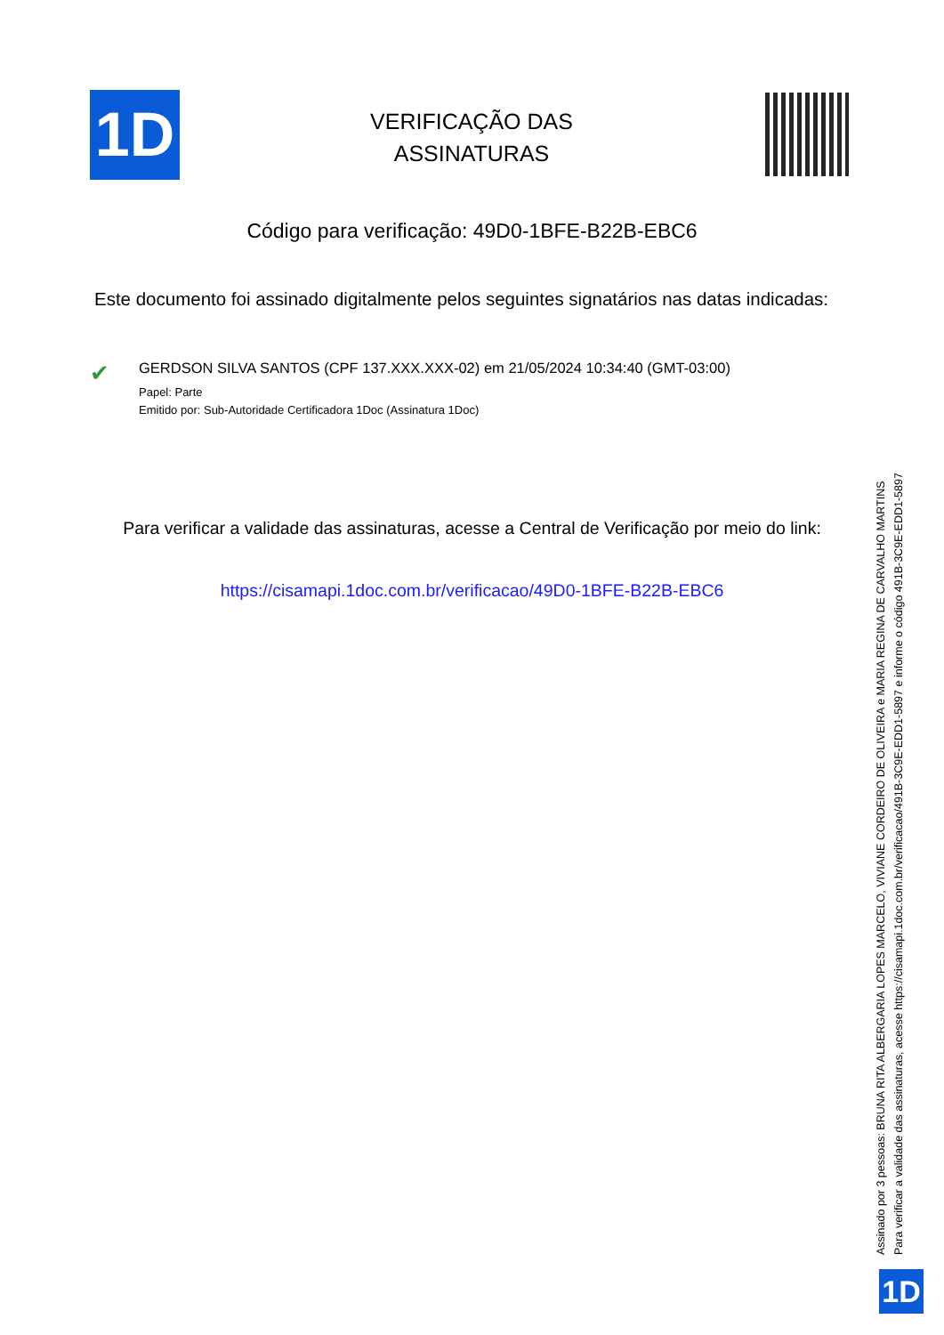1D
VERIFICAÇÃO DAS ASSINATURAS
Código para verificação: 49D0-1BFE-B22B-EBC6
Este documento foi assinado digitalmente pelos seguintes signatários nas datas indicadas:
✔
GERDSON SILVA SANTOS (CPF 137.XXX.XXX-02) em 21/05/2024 10:34:40 (GMT-03:00)
Papel: Parte
Emitido por: Sub-Autoridade Certificadora 1Doc (Assinatura 1Doc)
Para verificar a validade das assinaturas, acesse a Central de Verificação por meio do link:
https://cisamapi.1doc.com.br/verificacao/49D0-1BFE-B22B-EBC6
Assinado por 3 pessoas: BRUNA RITA ALBERGARIA LOPES MARCELO, VIVIANE CORDEIRO DE OLIVEIRA e MARIA REGINA DE CARVALHO MARTINS
Para verificar a validade das assinaturas, acesse https://cisamapi.1doc.com.br/verificacao/491B-3C9E-EDD1-5897 e informe o código 491B-3C9E-EDD1-5897
1D